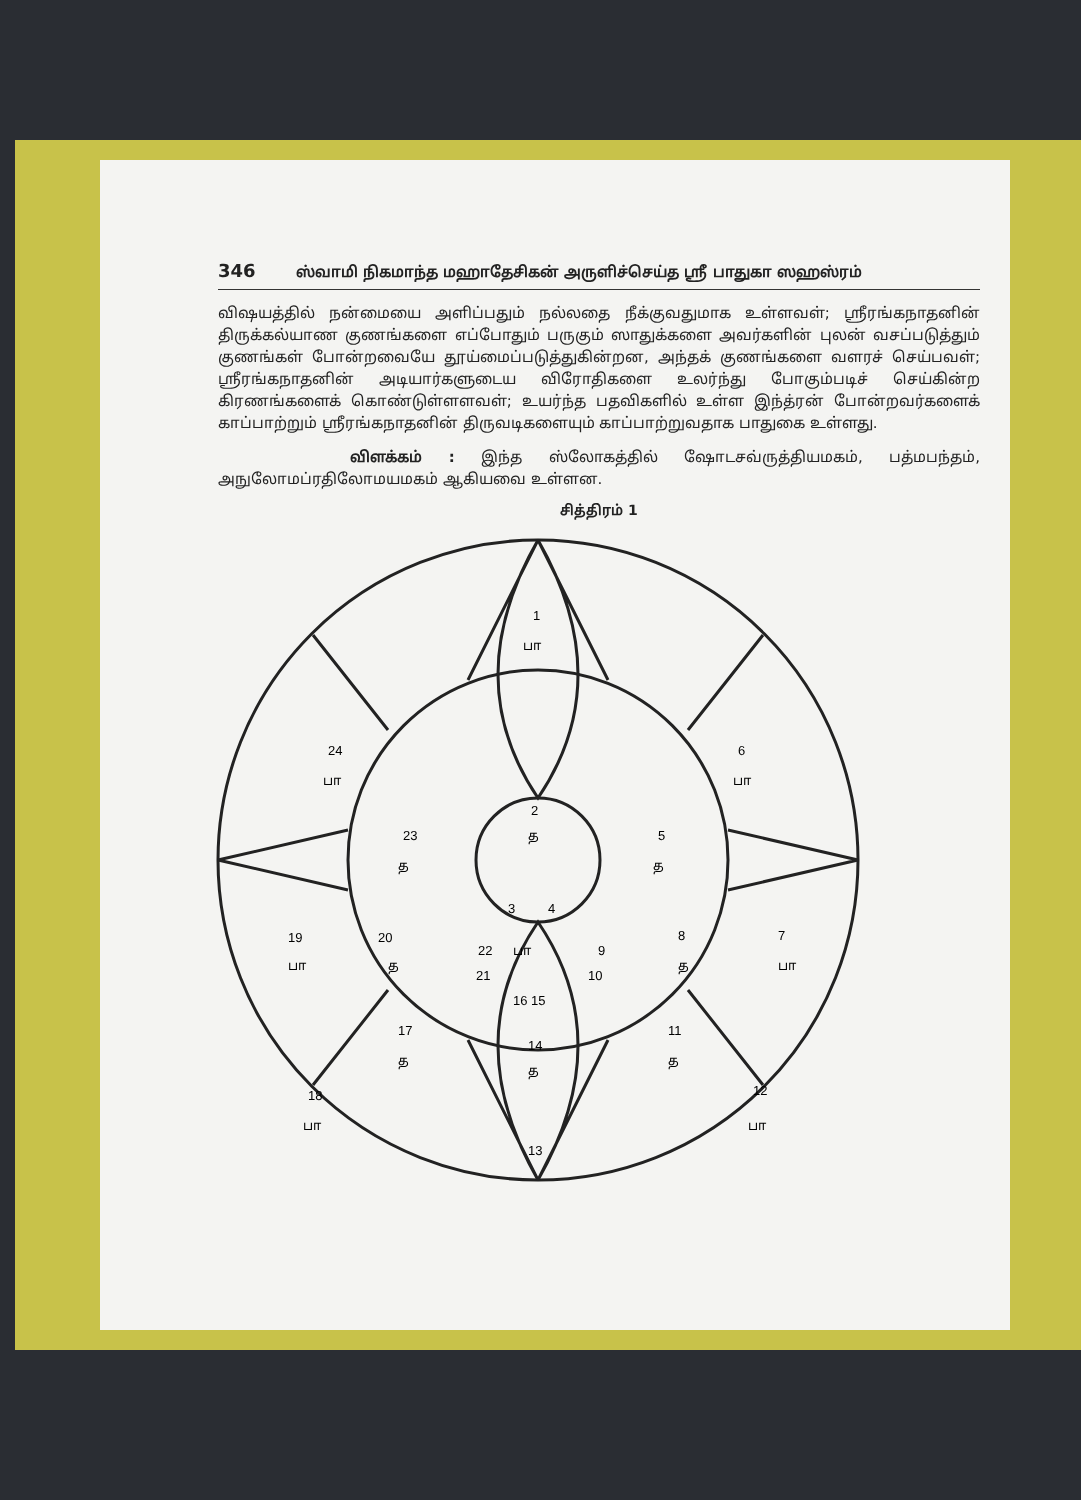346 ஸ்வாமி நிகமாந்த மஹாதேசிகன் அருளிச்செய்த ஸ்ரீ பாதுகா ஸஹஸ்ரம்
விஷயத்தில் நன்மையை அளிப்பதும் நல்லதை நீக்குவதுமாக உள்ளவள்; ஸ்ரீரங்கநாதனின் திருக்கல்யாண குணங்களை எப்போதும் பருகும் ஸாதுக்களை அவர்களின் புலன் வசப்படுத்தும் குணங்கள் போன்றவையே தூய்மைப்படுத்துகின்றன, அந்தக் குணங்களை வளரச் செய்பவள்; ஸ்ரீரங்கநாதனின் அடியார்களுடைய விரோதிகளை உலர்ந்து போகும்படிச் செய்கின்ற கிரணங்களைக் கொண்டுள்ளளவள்; உயர்ந்த பதவிகளில் உள்ள இந்த்ரன் போன்றவர்களைக் காப்பாற்றும் ஸ்ரீரங்கநாதனின் திருவடிகளையும் காப்பாற்றுவதாக பாதுகை உள்ளது.
விளக்கம் : இந்த ஸ்லோகத்தில் ஷோடசவ்ருத்தியமகம், பத்மபந்தம், அநுலோமப்ரதிலோமயமகம் ஆகியவை உள்ளன.
சித்திரம் 1
1
பா
24
பா
6
பா
2
த
23
த
5
த
3
4
19
20
8
7
22
பா
9
பா
த
த
பா
21
10
16 15
17
11
14
த
த
த
18
12
பா
பா
13